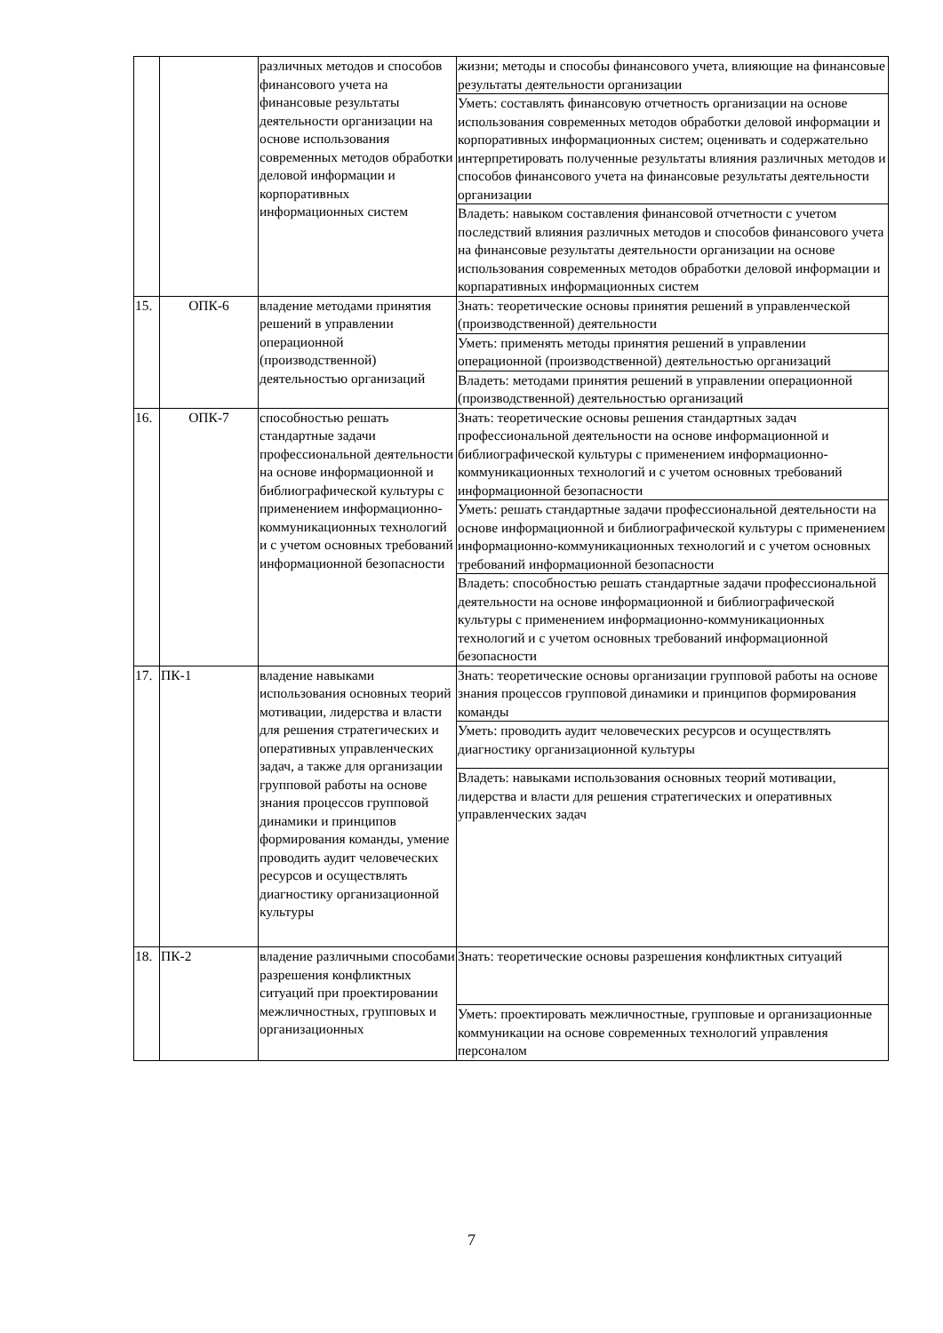| | | различных методов и способов финансового учета на финансовые результаты деятельности организации на основе использования современных методов обработки деловой информации и корпоративных информационных систем | жизни; методы и способы финансового учета, влияющие на финансовые результаты деятельности организации |
| | | | Уметь: составлять финансовую отчетность организации на основе использования современных методов обработки деловой информации и корпоративных информационных систем; оценивать и содержательно интерпретировать полученные результаты влияния различных методов и способов финансового учета на финансовые результаты деятельности организации |
| | | | Владеть: навыком составления финансовой отчетности с учетом последствий влияния различных методов и способов финансового учета на финансовые результаты деятельности организации на основе использования современных методов обработки деловой информации и корпаративных информационных систем |
| 15. | ОПК-6 | владение методами принятия решений в управлении операционной (производственной) деятельностью организаций | Знать: теоретические основы принятия решений в управленческой (производственной) деятельности |
| | | | Уметь: применять методы принятия решений в управлении операционной (производственной) деятельностью организаций |
| | | | Владеть: методами принятия решений в управлении операционной (производственной) деятельностью организаций |
| 16. | ОПК-7 | способностью решать стандартные задачи профессиональной деятельности на основе информационной и библиографической культуры с применением информационно-коммуникационных технологий и с учетом основных требований информационной безопасности | Знать: теоретические основы решения стандартных задач профессиональной деятельности на основе информационной и библиографической культуры с применением информационно-коммуникационных технологий и с учетом основных требований информационной безопасности |
| | | | Уметь: решать стандартные задачи профессиональной деятельности на основе информационной и библиографической культуры с применением информационно-коммуникационных технологий и с учетом основных требований информационной безопасности |
| | | | Владеть: способностью решать стандартные задачи профессиональной деятельности на основе информационной и библиографической культуры с применением информационно-коммуникационных технологий и с учетом основных требований информационной безопасности |
| 17. | ПК-1 | владение навыками использования основных теорий мотивации, лидерства и власти для решения стратегических и оперативных управленческих задач, а также для организации групповой работы на основе знания процессов групповой динамики и принципов формирования команды, умение проводить аудит человеческих ресурсов и осуществлять диагностику организационной культуры | Знать: теоретические основы организации групповой работы на основе знания процессов групповой динамики и принципов формирования команды |
| | | | Уметь: проводить аудит человеческих ресурсов и осуществлять диагностику организационной культуры |
| | | | Владеть: навыками использования основных теорий мотивации, лидерства и власти для решения стратегических и оперативных управленческих задач |
| 18. | ПК-2 | владение различными способами разрешения конфликтных ситуаций при проектировании межличностных, групповых и организационных | Знать: теоретические основы разрешения конфликтных ситуаций |
| | | | Уметь: проектировать межличностные, групповые и организационные коммуникации на основе современных технологий управления персоналом |
7